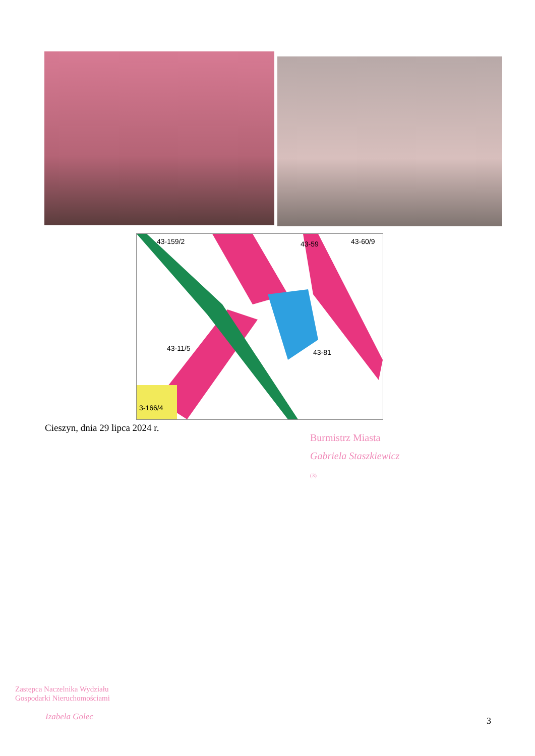43-159/2
43-59
43-60/9
43-11/5
43-81
3-166/4
Cieszyn, dnia 29 lipca 2024 r.
Burmistrz Miasta
Gabriela Staszkiewicz
(3)
Zastępca Naczelnika Wydziału
Gospodarki Nieruchomościami
Izabela Golec
3